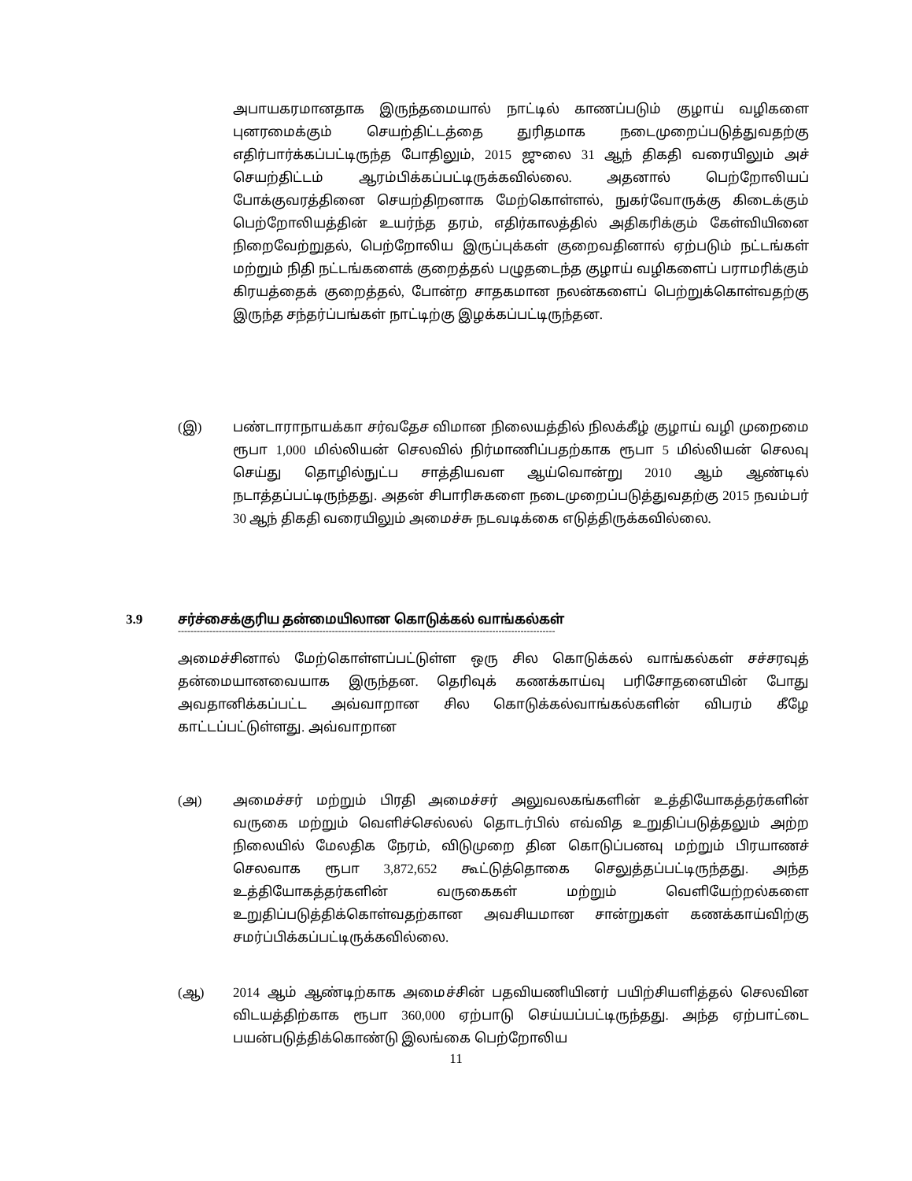அபாயகரமானதாக இருந்தமையால் நாட்டில் காணப்படும் குழாய் வழிகளை புனரமைக்கும் செயற்திட்டத்தை துரிதமாக நடைமுறைப்படுத்துவதற்கு எதிர்பார்க்கப்பட்டிருந்த போதிலும், 2015 ஜுலை 31 ஆந் திகதி வரையிலும் அச் செயற்திட்டம் ஆரம்பிக்கப்பட்டிருக்கவில்லை. அதனால் பெற்றோலியப் போக்குவரத்தினை செயற்திறனாக மேற்கொள்ளல், நுகர்வோருக்கு கிடைக்கும் பெற்றோலியத்தின் உயர்ந்த தரம், எதிர்காலத்தில் அதிகரிக்கும் கேள்வியினை நிறைவேற்றுதல், பெற்றோலிய இருப்புக்கள் குறைவதினால் ஏற்படும் நட்டங்கள் மற்றும் நிதி நட்டங்களைக் குறைத்தல் பழுதடைந்த குழாய் வழிகளைப் பராமரிக்கும் கிரயத்தைக் குறைத்தல், போன்ற சாதகமான நலன்களைப் பெற்றுக்கொள்வதற்கு இருந்த சந்தர்ப்பங்கள் நாட்டிற்கு இழக்கப்பட்டிருந்தன.
(இ) பண்டாராநாயக்கா சர்வதேச விமான நிலையத்தில் நிலக்கீழ் குழாய் வழி முறைமை ரூபா 1,000 மில்லியன் செலவில் நிர்மாணிப்பதற்காக ரூபா 5 மில்லியன் செலவு செய்து தொழில்நுட்ப சாத்தியவள ஆய்வொன்று 2010 ஆம் ஆண்டில் நடாத்தப்பட்டிருந்தது. அதன் சிபாரிசுகளை நடைமுறைப்படுத்துவதற்கு 2015 நவம்பர் 30 ஆந் திகதி வரையிலும் அமைச்சு நடவடிக்கை எடுத்திருக்கவில்லை.
3.9 சர்ச்சைக்குரிய தன்மையிலான கொடுக்கல் வாங்கல்கள்
------------------------------------------------------------------------------------------------------------------------
அமைச்சினால் மேற்கொள்ளப்பட்டுள்ள ஒரு சில கொடுக்கல் வாங்கல்கள் சச்சரவுத் தன்மையானவையாக இருந்தன. தெரிவுக் கணக்காய்வு பரிசோதனையின் போது அவதானிக்கப்பட்ட அவ்வாறான சில கொடுக்கல்வாங்கல்களின் விபரம் கீழே காட்டப்பட்டுள்ளது. அவ்வாறான
(அ) அமைச்சர் மற்றும் பிரதி அமைச்சர் அலுவலகங்களின் உத்தியோகத்தர்களின் வருகை மற்றும் வெளிச்செல்லல் தொடர்பில் எவ்வித உறுதிப்படுத்தலும் அற்ற நிலையில் மேலதிக நேரம், விடுமுறை தின கொடுப்பனவு மற்றும் பிரயாணச் செலவாக ரூபா 3,872,652 கூட்டுத்தொகை செலுத்தப்பட்டிருந்தது. அந்த உத்தியோகத்தர்களின் வருகைகள் மற்றும் வெளியேற்றல்களை உறுதிப்படுத்திக்கொள்வதற்கான அவசியமான சான்றுகள் கணக்காய்விற்கு சமர்ப்பிக்கப்பட்டிருக்கவில்லை.
(ஆ) 2014 ஆம் ஆண்டிற்காக அமைச்சின் பதவியணியினர் பயிற்சியளித்தல் செலவின விடயத்திற்காக ரூபா 360,000 ஏற்பாடு செய்யப்பட்டிருந்தது. அந்த ஏற்பாட்டை பயன்படுத்திக்கொண்டு இலங்கை பெற்றோலிய
11